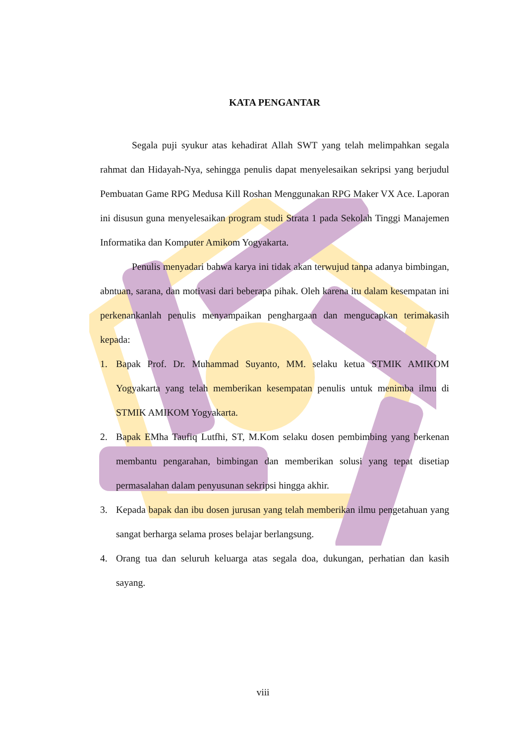KATA PENGANTAR
Segala puji syukur atas kehadirat Allah SWT yang telah melimpahkan segala rahmat dan Hidayah-Nya, sehingga penulis dapat menyelesaikan sekripsi yang berjudul Pembuatan Game RPG Medusa Kill Roshan Menggunakan RPG Maker VX Ace. Laporan ini disusun guna menyelesaikan program studi Strata 1 pada Sekolah Tinggi Manajemen Informatika dan Komputer Amikom Yogyakarta.
Penulis menyadari bahwa karya ini tidak akan terwujud tanpa adanya bimbingan, abntuan, sarana, dan motivasi dari beberapa pihak. Oleh karena itu dalam kesempatan ini perkenankanlah penulis menyampaikan penghargaan dan mengucapkan terimakasih kepada:
1. Bapak Prof. Dr. Muhammad Suyanto, MM. selaku ketua STMIK AMIKOM Yogyakarta yang telah memberikan kesempatan penulis untuk menimba ilmu di STMIK AMIKOM Yogyakarta.
2. Bapak EMha Taufiq Lutfhi, ST, M.Kom selaku dosen pembimbing yang berkenan membantu pengarahan, bimbingan dan memberikan solusi yang tepat disetiap permasalahan dalam penyusunan sekripsi hingga akhir.
3. Kepada bapak dan ibu dosen jurusan yang telah memberikan ilmu pengetahuan yang sangat berharga selama proses belajar berlangsung.
4. Orang tua dan seluruh keluarga atas segala doa, dukungan, perhatian dan kasih sayang.
viii